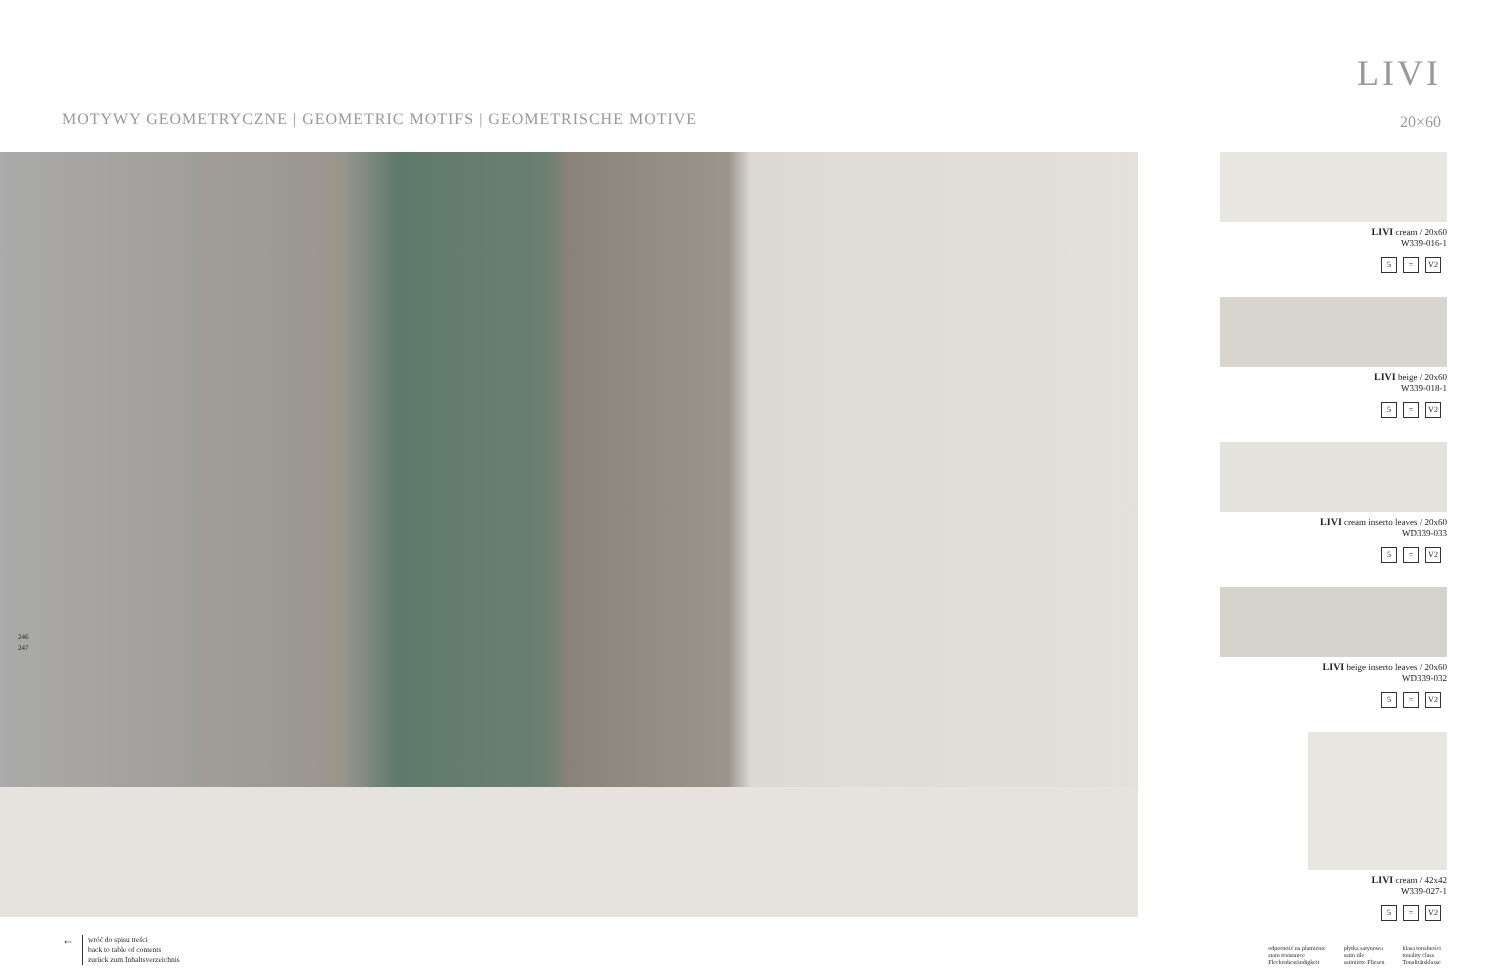LIVI
MOTYWY GEOMETRYCZNE | GEOMETRIC MOTIFS | GEOMETRISCHE MOTIVE
20×60
246
247
LIVI cream / 20x60
W339-016-1
5 = V2
LIVI beige / 20x60
W339-018-1
5 = V2
LIVI cream inserto leaves / 20x60
WD339-033
5 = V2
LIVI beige inserto leaves / 20x60
WD339-032
5 = V2
LIVI cream / 42x42
W339-027-1
5 = V2
←
wróć do spisu treści
back to table of contents
zurück zum Inhaltsverzeichnis
odporność na plamienie
stain resistance
Fleckenbeständigkeit
płytka satynowa
satin tile
satinierte Fliesen
klasa tonalności
tonality class
Tonalitätsklasse